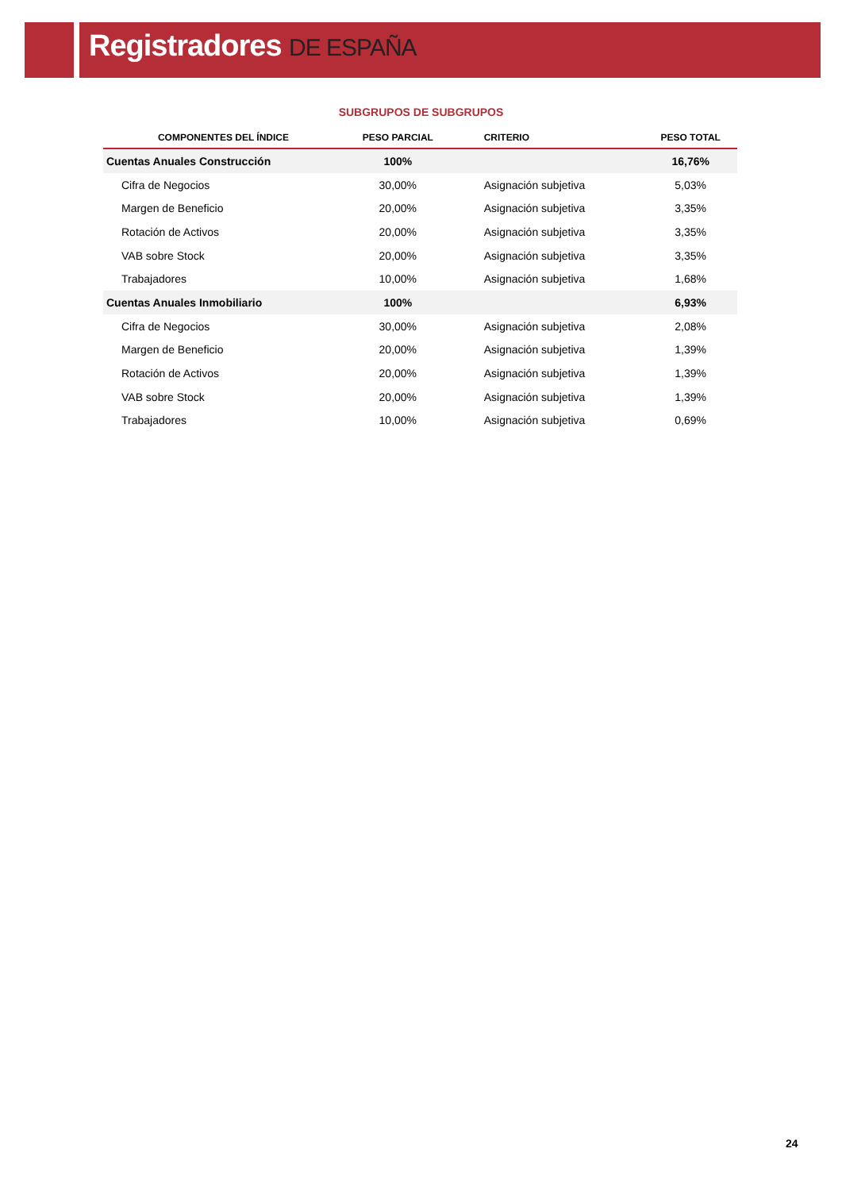Registradores DE ESPAÑA
SUBGRUPOS DE SUBGRUPOS
| COMPONENTES DEL ÍNDICE | PESO PARCIAL | CRITERIO | PESO TOTAL |
| --- | --- | --- | --- |
| Cuentas Anuales Construcción | 100% | | 16,76% |
| Cifra de Negocios | 30,00% | Asignación subjetiva | 5,03% |
| Margen de Beneficio | 20,00% | Asignación subjetiva | 3,35% |
| Rotación de Activos | 20,00% | Asignación subjetiva | 3,35% |
| VAB sobre Stock | 20,00% | Asignación subjetiva | 3,35% |
| Trabajadores | 10,00% | Asignación subjetiva | 1,68% |
| Cuentas Anuales Inmobiliario | 100% | | 6,93% |
| Cifra de Negocios | 30,00% | Asignación subjetiva | 2,08% |
| Margen de Beneficio | 20,00% | Asignación subjetiva | 1,39% |
| Rotación de Activos | 20,00% | Asignación subjetiva | 1,39% |
| VAB sobre Stock | 20,00% | Asignación subjetiva | 1,39% |
| Trabajadores | 10,00% | Asignación subjetiva | 0,69% |
24